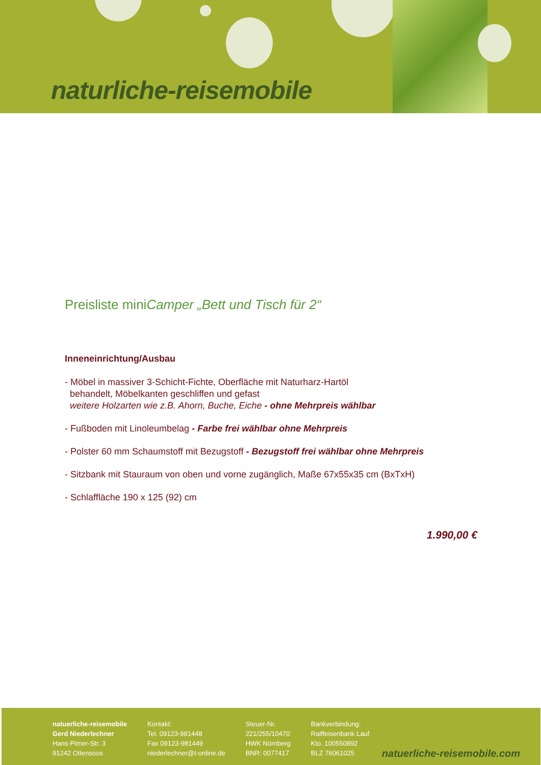naturliche-reisemobile
Preisliste miniCamper „Bett und Tisch für 2“
Inneneinrichtung/Ausbau
- Möbel in massiver 3-Schicht-Fichte, Oberfläche mit Naturharz-Hartöl
behandelt, Möbelkanten geschliffen und gefast
weitere Holzarten wie z.B. Ahorn, Buche, Eiche - ohne Mehrpreis wählbar
- Fußboden mit Linoleumbelag - Farbe frei wählbar ohne Mehrpreis
- Polster 60 mm Schaumstoff mit Bezugstoff - Bezugstoff frei wählbar ohne Mehrpreis
- Sitzbank mit Stauraum von oben und vorne zugänglich, Maße 67x55x35 cm (BxTxH)
- Schlaffläche 190 x 125 (92) cm
1.990,00 €
natuerliche-reisemobile
Gerd Niederlechner
Hans-Pirner-Str. 3
91242 Ottensoos
Kontakt:
Tel. 09123-981448
Fax 09123-981449
niederlechner@t-online.de
Steuer-Nr.
221/255/10470
HWK Nürnberg
BNR: 0077417
Bankverbindung:
Raiffeisenbank Lauf
Kto. 100550892
BLZ 76061025
natuerliche-reisemobile.com